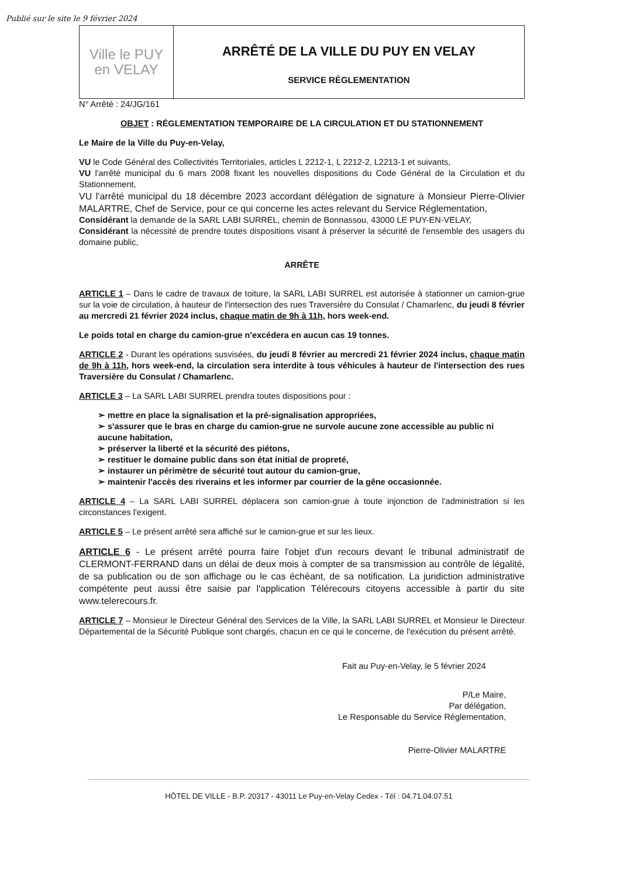Publié sur le site le 9 février 2024
Ville le PUY
en VELAY
ARRÊTÉ DE LA VILLE DU PUY EN VELAY
SERVICE RÉGLEMENTATION
N° Arrêté : 24/JG/161
OBJET : RÉGLEMENTATION TEMPORAIRE DE LA CIRCULATION ET DU STATIONNEMENT
Le Maire de la Ville du Puy-en-Velay,
VU le Code Général des Collectivités Territoriales, articles L 2212-1, L 2212-2, L2213-1 et suivants,
VU l'arrêté municipal du 6 mars 2008 fixant les nouvelles dispositions du Code Général de la Circulation et du Stationnement,
VU l'arrêté municipal du 18 décembre 2023 accordant délégation de signature à Monsieur Pierre-Olivier MALARTRE, Chef de Service, pour ce qui concerne les actes relevant du Service Réglementation,
Considérant la demande de la SARL LABI SURREL, chemin de Bonnassou, 43000 LE PUY-EN-VELAY,
Considérant la nécessité de prendre toutes dispositions visant à préserver la sécurité de l'ensemble des usagers du domaine public,
ARRÊTE
ARTICLE 1 – Dans le cadre de travaux de toiture, la SARL LABI SURREL est autorisée à stationner un camion-grue sur la voie de circulation, à hauteur de l'intersection des rues Traversière du Consulat / Chamarlenc, du jeudi 8 février au mercredi 21 février 2024 inclus, chaque matin de 9h à 11h, hors week-end.
Le poids total en charge du camion-grue n'excédera en aucun cas 19 tonnes.
ARTICLE 2 - Durant les opérations susvisées, du jeudi 8 février au mercredi 21 février 2024 inclus, chaque matin de 9h à 11h, hors week-end, la circulation sera interdite à tous véhicules à hauteur de l'intersection des rues Traversière du Consulat / Chamarlenc.
ARTICLE 3 – La SARL LABI SURREL prendra toutes dispositions pour :
➢ mettre en place la signalisation et la pré-signalisation appropriées,
➢ s'assurer que le bras en charge du camion-grue ne survole aucune zone accessible au public ni aucune habitation,
➢ préserver la liberté et la sécurité des piétons,
➢ restituer le domaine public dans son état initial de propreté,
➢ instaurer un périmètre de sécurité tout autour du camion-grue,
➢ maintenir l'accès des riverains et les informer par courrier de la gêne occasionnée.
ARTICLE 4 – La SARL LABI SURREL déplacera son camion-grue à toute injonction de l'administration si les circonstances l'exigent.
ARTICLE 5 – Le présent arrêté sera affiché sur le camion-grue et sur les lieux.
ARTICLE 6 - Le présent arrêté pourra faire l'objet d'un recours devant le tribunal administratif de CLERMONT-FERRAND dans un délai de deux mois à compter de sa transmission au contrôle de légalité, de sa publication ou de son affichage ou le cas échéant, de sa notification. La juridiction administrative compétente peut aussi être saisie par l'application Télérecours citoyens accessible à partir du site www.telerecours.fr.
ARTICLE 7 – Monsieur le Directeur Général des Services de la Ville, la SARL LABI SURREL et Monsieur le Directeur Départemental de la Sécurité Publique sont chargés, chacun en ce qui le concerne, de l'exécution du présent arrêté.
Fait au Puy-en-Velay, le 5 février 2024
P/Le Maire,
Par délégation,
Le Responsable du Service Réglementation,
Pierre-Olivier MALARTRE
HÔTEL DE VILLE - B.P. 20317 - 43011 Le Puy-en-Velay Cedex - Tél : 04.71.04.07.51